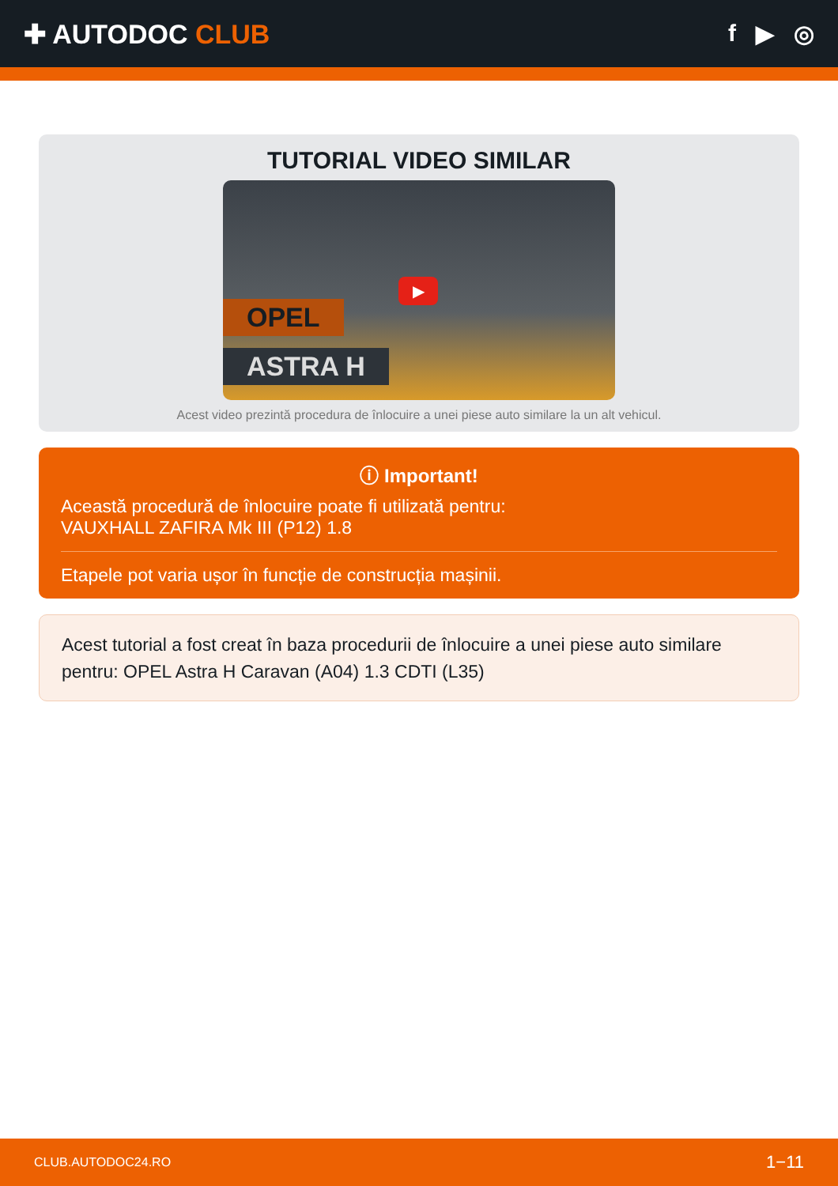✚ AUTODOC CLUB f ▶ ◎
TUTORIAL VIDEO SIMILAR
OPEL
ASTRA H
▶
Acest video prezintă procedura de înlocuire a unei piese auto similare la un alt vehicul.
ⓘ Important!
Această procedură de înlocuire poate fi utilizată pentru:
VAUXHALL ZAFIRA Mk III (P12) 1.8
Etapele pot varia ușor în funcție de construcția mașinii.
Acest tutorial a fost creat în baza procedurii de înlocuire a unei piese auto similare pentru: OPEL Astra H Caravan (A04) 1.3 CDTI (L35)
CLUB.AUTODOC24.RO 1−11